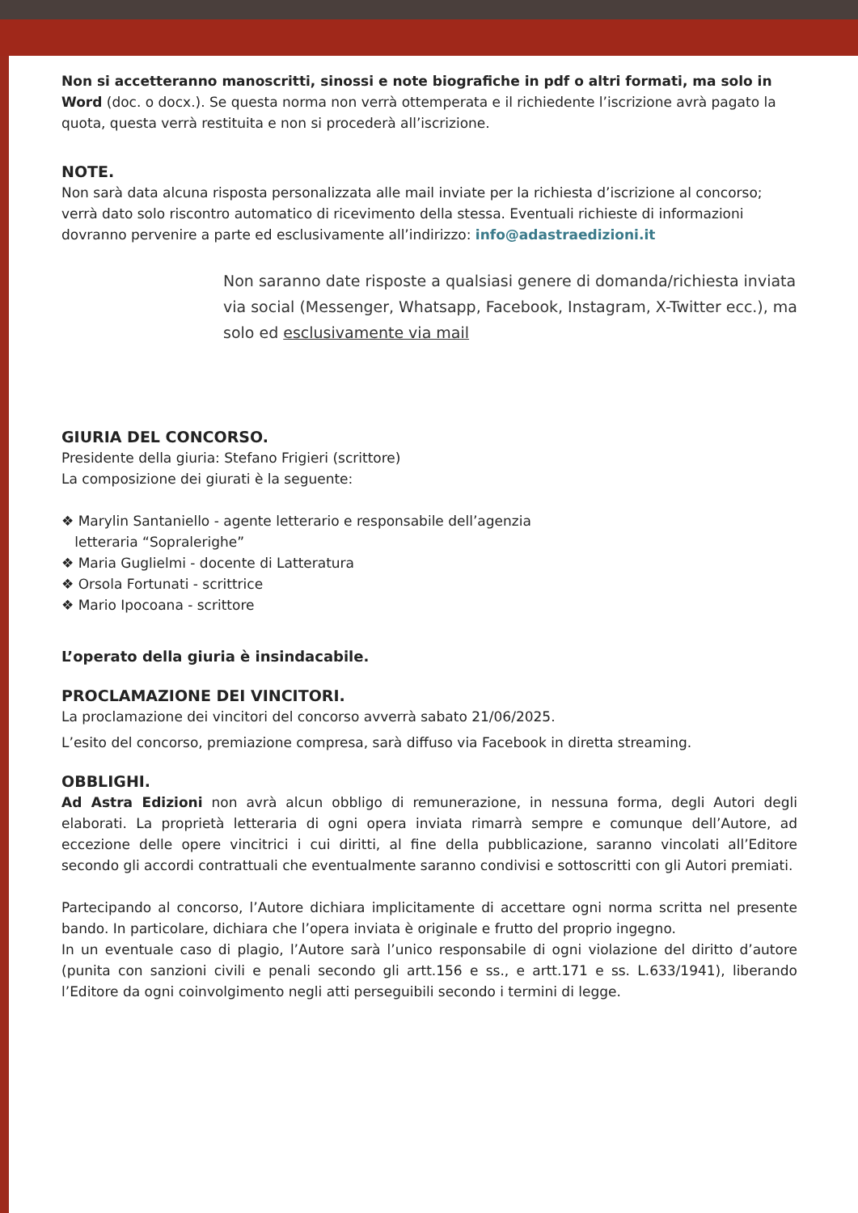Non si accetteranno manoscritti, sinossi e note biografiche in pdf o altri formati, ma solo in Word (doc. o docx.). Se questa norma non verrà ottemperata e il richiedente l’iscrizione avrà pagato la quota, questa verrà restituita e non si procederà all’iscrizione.
NOTE.
Non sarà data alcuna risposta personalizzata alle mail inviate per la richiesta d’iscrizione al concorso; verrà dato solo riscontro automatico di ricevimento della stessa. Eventuali richieste di informazioni dovranno pervenire a parte ed esclusivamente all’indirizzo: info@adastraedizioni.it
Non saranno date risposte a qualsiasi genere di domanda/richiesta inviata via social (Messenger, Whatsapp, Facebook, Instagram, X-Twitter ecc.), ma solo ed esclusivamente via mail
GIURIA DEL CONCORSO.
Presidente della giuria: Stefano Frigieri (scrittore)
La composizione dei giurati è la seguente:
❖ Marylin Santaniello - agente letterario e responsabile dell’agenzia
letteraria “Sopralerighe”
❖ Maria Guglielmi - docente di Latteratura
❖ Orsola Fortunati - scrittrice
❖ Mario Ipocoana - scrittore
L’operato della giuria è insindacabile.
PROCLAMAZIONE DEI VINCITORI.
La proclamazione dei vincitori del concorso avverrà sabato 21/06/2025.
L’esito del concorso, premiazione compresa, sarà diffuso via Facebook in diretta streaming.
OBBLIGHI.
Ad Astra Edizioni non avrà alcun obbligo di remunerazione, in nessuna forma, degli Autori degli elaborati. La proprietà letteraria di ogni opera inviata rimarrà sempre e comunque dell’Autore, ad eccezione delle opere vincitrici i cui diritti, al fine della pubblicazione, saranno vincolati all’Editore secondo gli accordi contrattuali che eventualmente saranno condivisi e sottoscritti con gli Autori premiati.
Partecipando al concorso, l’Autore dichiara implicitamente di accettare ogni norma scritta nel presente bando. In particolare, dichiara che l’opera inviata è originale e frutto del proprio ingegno.
In un eventuale caso di plagio, l’Autore sarà l’unico responsabile di ogni violazione del diritto d’autore (punita con sanzioni civili e penali secondo gli artt.156 e ss., e artt.171 e ss. L.633/1941), liberando l’Editore da ogni coinvolgimento negli atti perseguibili secondo i termini di legge.